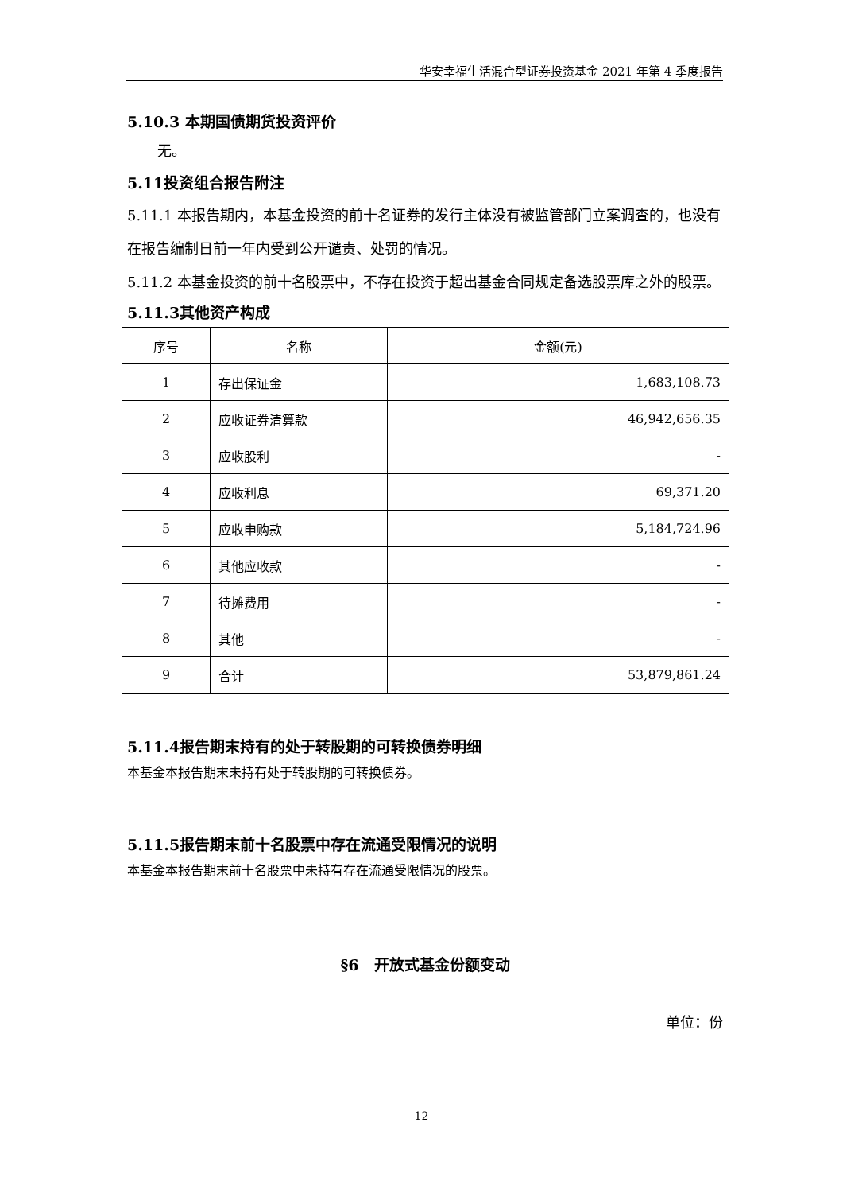华安幸福生活混合型证券投资基金 2021 年第 4 季度报告
5.10.3 本期国债期货投资评价
无。
5.11投资组合报告附注
5.11.1 本报告期内，本基金投资的前十名证券的发行主体没有被监管部门立案调查的，也没有在报告编制日前一年内受到公开谴责、处罚的情况。
5.11.2 本基金投资的前十名股票中，不存在投资于超出基金合同规定备选股票库之外的股票。
5.11.3其他资产构成
| 序号 | 名称 | 金额(元) |
| --- | --- | --- |
| 1 | 存出保证金 | 1,683,108.73 |
| 2 | 应收证券清算款 | 46,942,656.35 |
| 3 | 应收股利 | - |
| 4 | 应收利息 | 69,371.20 |
| 5 | 应收申购款 | 5,184,724.96 |
| 6 | 其他应收款 | - |
| 7 | 待摊费用 | - |
| 8 | 其他 | - |
| 9 | 合计 | 53,879,861.24 |
5.11.4报告期末持有的处于转股期的可转换债券明细
本基金本报告期末未持有处于转股期的可转换债券。
5.11.5报告期末前十名股票中存在流通受限情况的说明
本基金本报告期末前十名股票中未持有存在流通受限情况的股票。
§6　开放式基金份额变动
单位：份
12